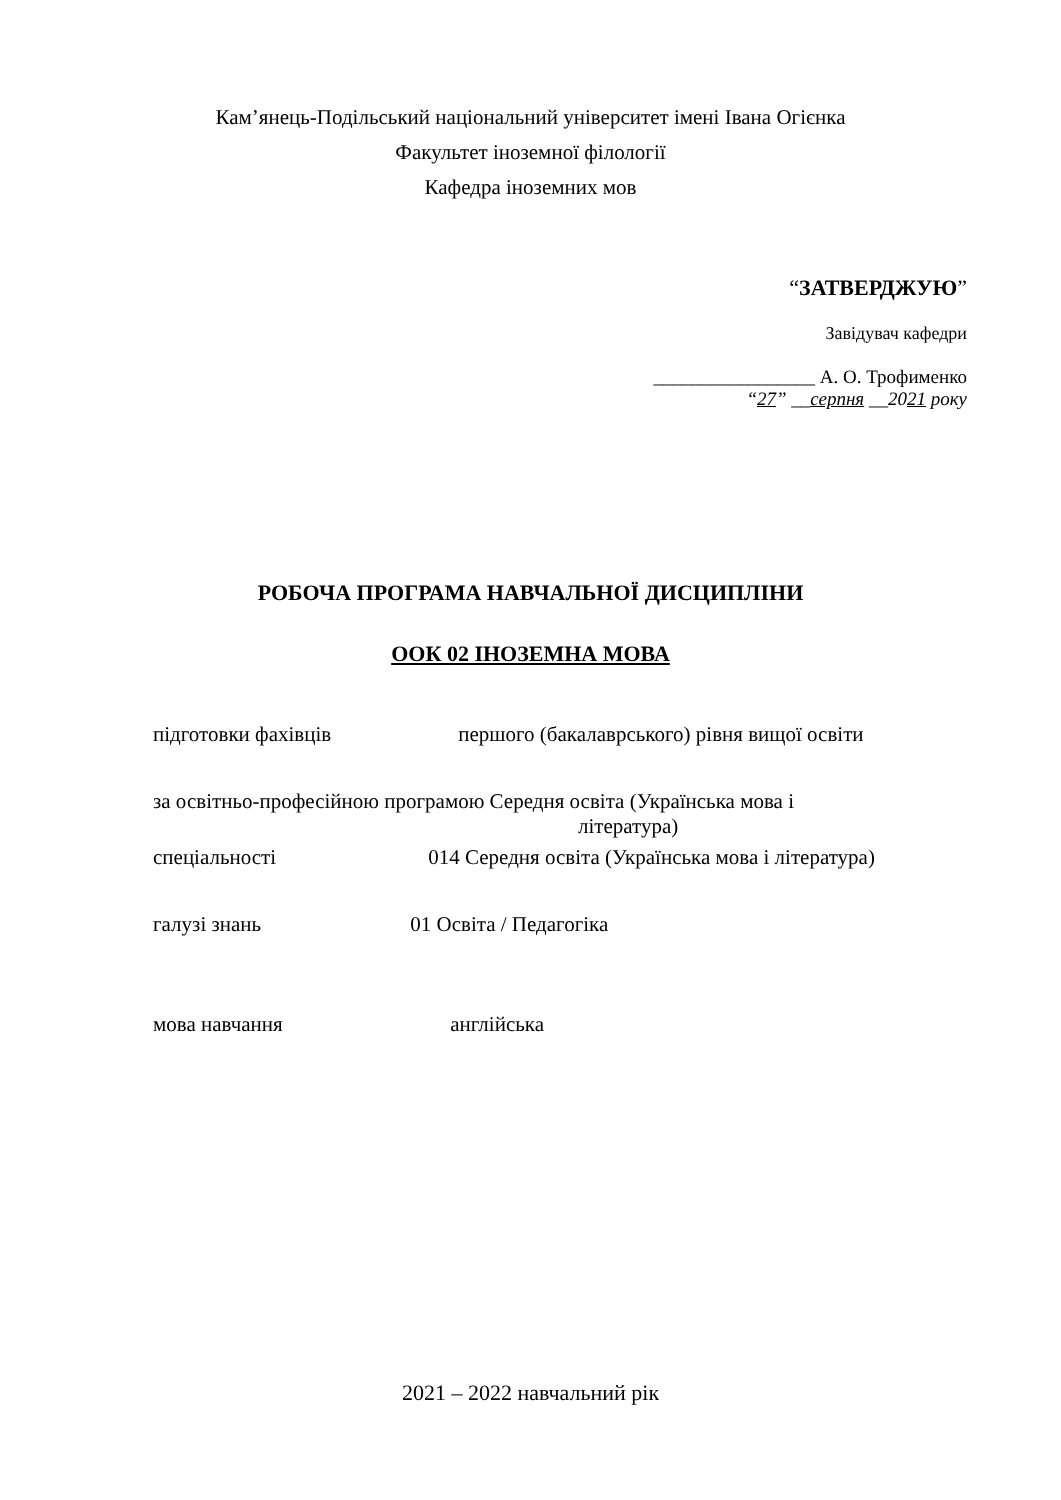Кам’янець-Подільський національний університет імені Івана Огієнка
Факультет іноземної філології
Кафедра іноземних мов
“ЗАТВЕРДЖУЮ”
Завідувач кафедри
_________________ А. О. Трофименко
“27” __серпня __2021 року
РОБОЧА ПРОГРАМА НАВЧАЛЬНОЇ ДИСЦИПЛІНИ
ООК 02 ІНОЗЕМНА МОВА
підготовки фахівців першого (бакалаврського) рівня вищої освіти
за освітньо-професійною програмою Середня освіта (Українська мова і
література)
спеціальності 014 Середня освіта (Українська мова і література)
галузі знань 01 Освіта / Педагогіка
мова навчання англійська
2021 – 2022 навчальний рік